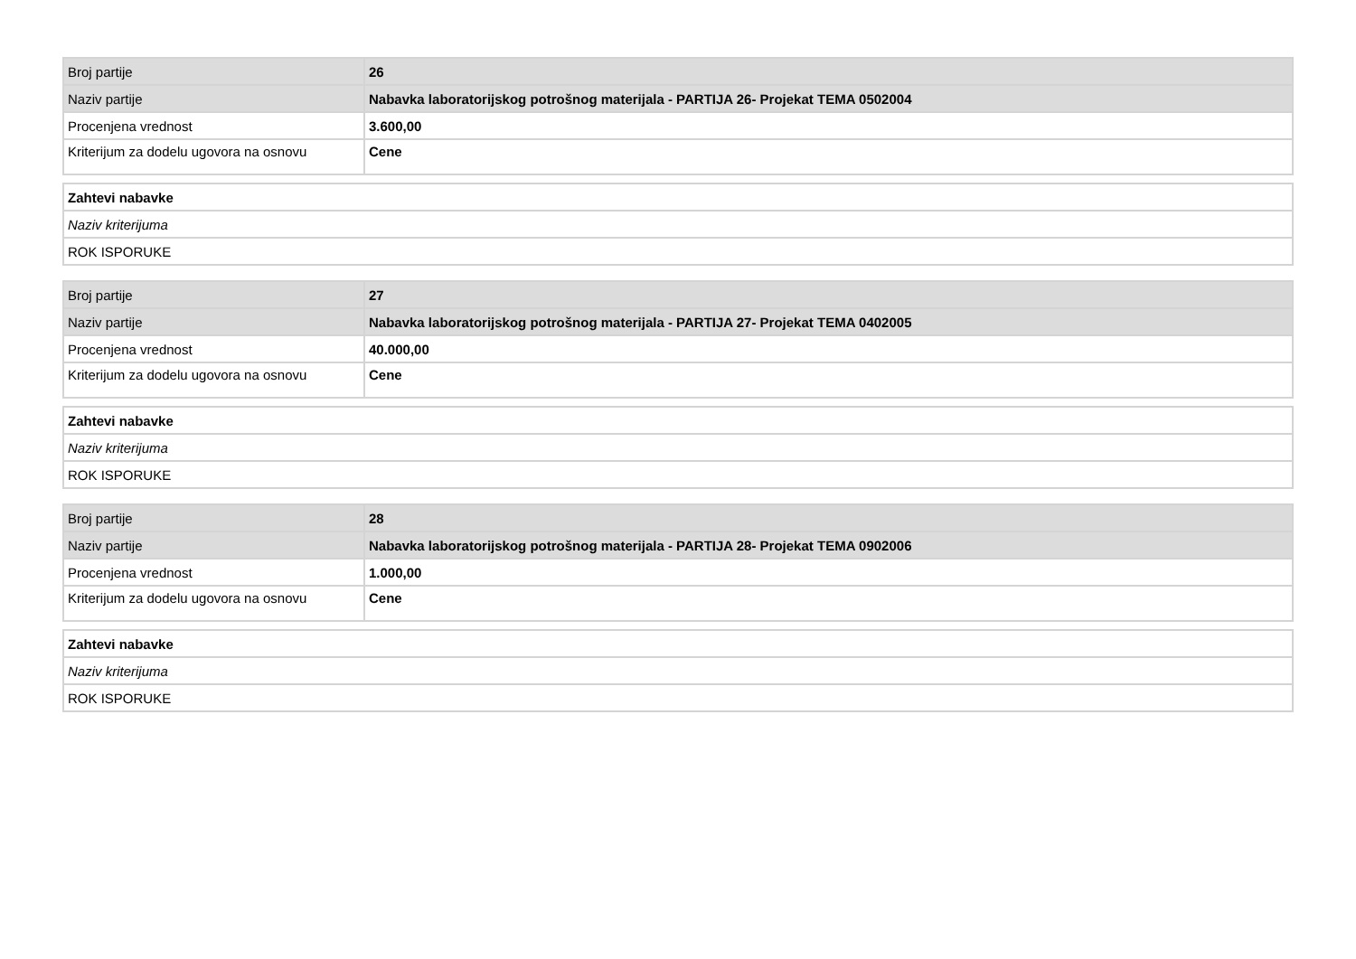| Broj partije | 26 |
| Naziv partije | Nabavka laboratorijskog potrošnog materijala - PARTIJA 26- Projekat TEMA 0502004 |
| Procenjena vrednost | 3.600,00 |
| Kriterijum za dodelu ugovora na osnovu | Cene |
| Zahtevi nabavke |
| Naziv kriterijuma |
| ROK ISPORUKE |
| Broj partije | 27 |
| Naziv partije | Nabavka laboratorijskog potrošnog materijala - PARTIJA 27- Projekat TEMA 0402005 |
| Procenjena vrednost | 40.000,00 |
| Kriterijum za dodelu ugovora na osnovu | Cene |
| Zahtevi nabavke |
| Naziv kriterijuma |
| ROK ISPORUKE |
| Broj partije | 28 |
| Naziv partije | Nabavka laboratorijskog potrošnog materijala - PARTIJA 28- Projekat TEMA 0902006 |
| Procenjena vrednost | 1.000,00 |
| Kriterijum za dodelu ugovora na osnovu | Cene |
| Zahtevi nabavke |
| Naziv kriterijuma |
| ROK ISPORUKE |